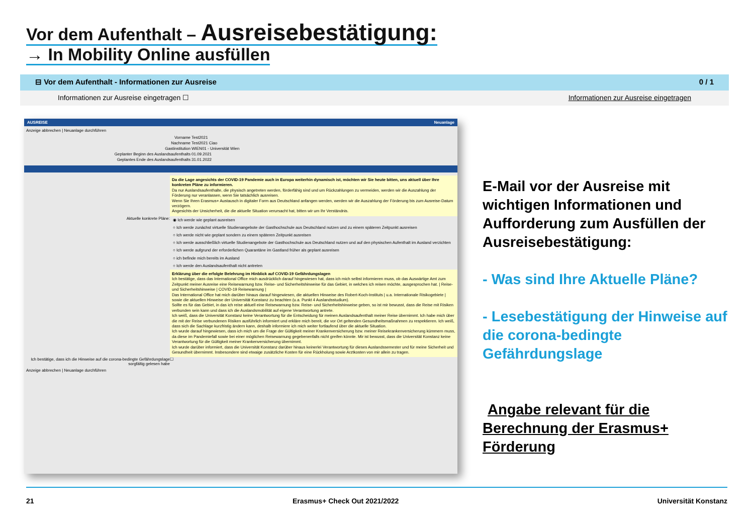Vor dem Aufenthalt – Ausreisebestätigung:
→ In Mobility Online ausfüllen
⊟ Vor dem Aufenthalt - Informationen zur Ausreise 0 / 1
Informationen zur Ausreise eingetragen ☐ Informationen zur Ausreise eingetragen
AUSREISE Neuanlage
Anzeige abbrechen | Neuanlage durchführen
| Vorname | Test2021 |
| Nachname | Test2021 Ciao |
| Gastinstitution | WIEN01 - Universität Wien |
| Geplanter Beginn des Auslandsaufenthalts | 01.09.2021 |
| Geplantes Ende des Auslandsaufenthalts | 31.01.2022 |
Da die Lage angesichts der COVID-19 Pandemie auch in Europa weiterhin dynamisch ist, möchten wir Sie heute bitten, uns aktuell über Ihre konkreten Pläne zu informieren.
Da nur Auslandsaufenthalte, die physisch angetreten werden, förderfähig sind und um Rückzahlungen zu vermeiden, werden wir die Auszahlung der Förderung nur veranlassen, wenn Sie tatsächlich ausreisen.
Wenn Sie Ihren Erasmus+ Austausch in digitaler Form aus Deutschland anfangen werden, werden wir die Auszahlung der Förderung bis zum Ausreise-Datum verzögern.
Angesichts der Unsicherheit, die die aktuelle Situation verursacht hat, bitten wir um Ihr Verständnis.
Aktuelle konkrete Pläne:
◉ Ich werde wie geplant ausreisen
○ Ich werde zunächst virtuelle Studienangebote der Gasthochschule aus Deutschland nutzen und zu einem späteren Zeitpunkt ausreisen
○ Ich werde nicht wie geplant sondern zu einem späteren Zeitpunkt ausreisen
○ Ich werde ausschließlich virtuelle Studienangebote der Gasthochschule aus Deutschland nutzen und auf den physischen Aufenthalt im Ausland verzichten
○ Ich werde aufgrund der erforderlichen Quarantäne im Gastland früher als geplant ausreisen
○ ich befinde mich bereits im Ausland
○ Ich werde den Auslandsaufenthalt nicht antreten
Erklärung über die erfolgte Belehrung im Hinblick auf COVID-19 Gefährdungslagen
Ich bestätige, dass das International Office mich ausdrücklich darauf hingewiesen hat, dass ich mich selbst informieren muss, ob das Auswärtige Amt zum Zeitpunkt meiner Ausreise eine Reisewarnung bzw. Reise- und Sicherheitshinweise für das Gebiet, in welches ich reisen möchte, ausgesprochen hat. | Reise- und Sicherheitshinweise | COVID-19 Reisewarnung |
Das International Office hat mich darüber hinaus darauf hingewiesen, die aktuellen Hinweise des Robert-Koch-Instituts | u.a. Internationale Risikogebiete | sowie die aktuellen Hinweise der Universität Konstanz zu beachten (u.a. Punkt 4 Auslandsstudium).
Sollte es für das Gebiet, in das ich reise aktuell eine Reisewarnung bzw. Reise- und Sicherheitshinweise geben, so ist mir bewusst, dass die Reise mit Risiken verbunden sein kann und dass ich die Auslandsmobilität auf eigene Verantwortung antrete.
Ich weiß, dass die Universität Konstanz keine Verantwortung für die Entscheidung für meinen Auslandsaufenthalt meiner Reise übernimmt. Ich habe mich über die mit der Reise verbundenen Risiken ausführlich informiert und erkläre mich bereit, die vor Ort geltenden Gesundheitsmaßnahmen zu respektieren. Ich weiß, dass sich die Sachlage kurzfristig ändern kann, deshalb informiere ich mich weiter fortlaufend über die aktuelle Situation.
Ich wurde darauf hingewiesen, dass ich mich um die Frage der Gültigkeit meiner Krankenversicherung bzw. meiner Reisekrankenversicherung kümmern muss, da diese im Pandemiefall sowie bei einer möglichen Reisewarnung gegebenenfalls nicht greifen könnte. Mir ist bewusst, dass die Universität Konstanz keine Verantwortung für die Gültigkeit meiner Krankenversicherung übernimmt.
Ich wurde darüber informiert, dass die Universität Konstanz darüber hinaus keinerlei Verantwortung für dieses Auslandssemester und für meine Sicherheit und Gesundheit übernimmt. Insbesondere sind etwaige zusätzliche Kosten für eine Rückholung sowie Arztkosten von mir allein zu tragen.
Ich bestätige, dass ich die Hinweise auf die corona-bedingte Gefährdungslage sorgfältig gelesen habe
☐
Anzeige abbrechen | Neuanlage durchführen
E-Mail vor der Ausreise mit wichtigen Informationen und Aufforderung zum Ausfüllen der Ausreisebestätigung:
- Was sind Ihre Aktuelle Pläne?
- Lesebestätigung der Hinweise auf die corona-bedingte Gefährdungslage
Angabe relevant für die Berechnung der Erasmus+ Förderung
21 Erasmus+ Check Out 2021/2022 Universität Konstanz